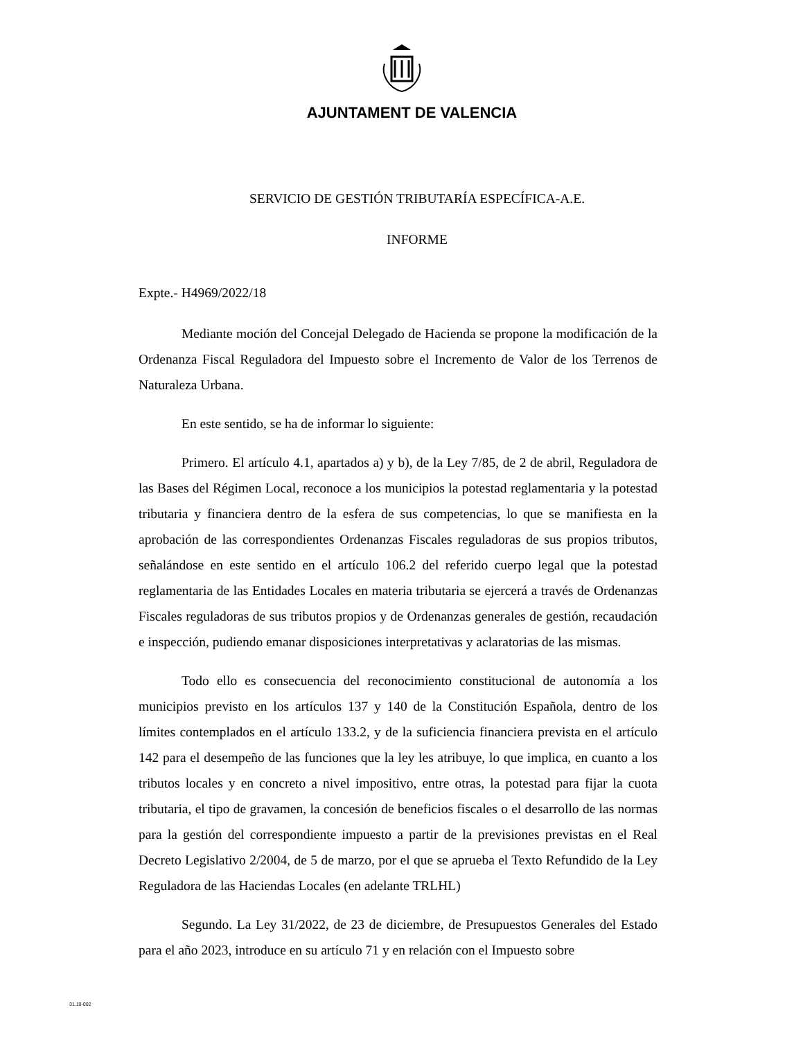AJUNTAMENT DE VALENCIA
SERVICIO DE GESTIÓN TRIBUTARÍA ESPECÍFICA-A.E.
INFORME
Expte.- H4969/2022/18
Mediante moción del Concejal Delegado de Hacienda se propone la modificación de la Ordenanza Fiscal Reguladora del Impuesto sobre el Incremento de Valor de los Terrenos de Naturaleza Urbana.
En este sentido, se ha de informar lo siguiente:
Primero. El artículo 4.1, apartados a) y b), de la Ley 7/85, de 2 de abril, Reguladora de las Bases del Régimen Local, reconoce a los municipios la potestad reglamentaria y la potestad tributaria y financiera dentro de la esfera de sus competencias, lo que se manifiesta en la aprobación de las correspondientes Ordenanzas Fiscales reguladoras de sus propios tributos, señalándose en este sentido en el artículo 106.2 del referido cuerpo legal que la potestad reglamentaria de las Entidades Locales en materia tributaria se ejercerá a través de Ordenanzas Fiscales reguladoras de sus tributos propios y de Ordenanzas generales de gestión, recaudación e inspección, pudiendo emanar disposiciones interpretativas y aclaratorias de las mismas.
Todo ello es consecuencia del reconocimiento constitucional de autonomía a los municipios previsto en los artículos 137 y 140 de la Constitución Española, dentro de los límites contemplados en el artículo 133.2, y de la suficiencia financiera prevista en el artículo 142 para el desempeño de las funciones que la ley les atribuye, lo que implica, en cuanto a los tributos locales y en concreto a nivel impositivo, entre otras, la potestad para fijar la cuota tributaria, el tipo de gravamen, la concesión de beneficios fiscales o el desarrollo de las normas para la gestión del correspondiente impuesto a partir de la previsiones previstas en el Real Decreto Legislativo 2/2004, de 5 de marzo, por el que se aprueba el Texto Refundido de la Ley Reguladora de las Haciendas Locales (en adelante TRLHL)
Segundo. La Ley 31/2022, de 23 de diciembre, de Presupuestos Generales del Estado para el año 2023, introduce en su artículo 71 y en relación con el Impuesto sobre
31.10-002